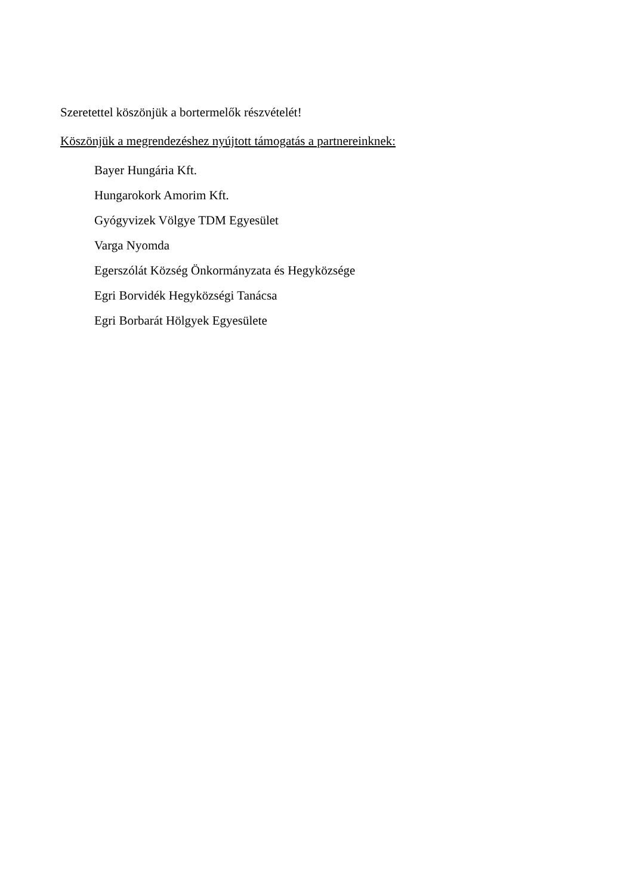Szeretettel köszönjük a bortermelők részvételét!
Köszönjük a megrendezéshez nyújtott támogatás a partnereinknek:
Bayer Hungária Kft.
Hungarokork Amorim Kft.
Gyógyvizek Völgye TDM Egyesület
Varga Nyomda
Egerszólát Község Önkormányzata és Hegyközsége
Egri Borvidék Hegyközségi Tanácsa
Egri Borbarát Hölgyek Egyesülete